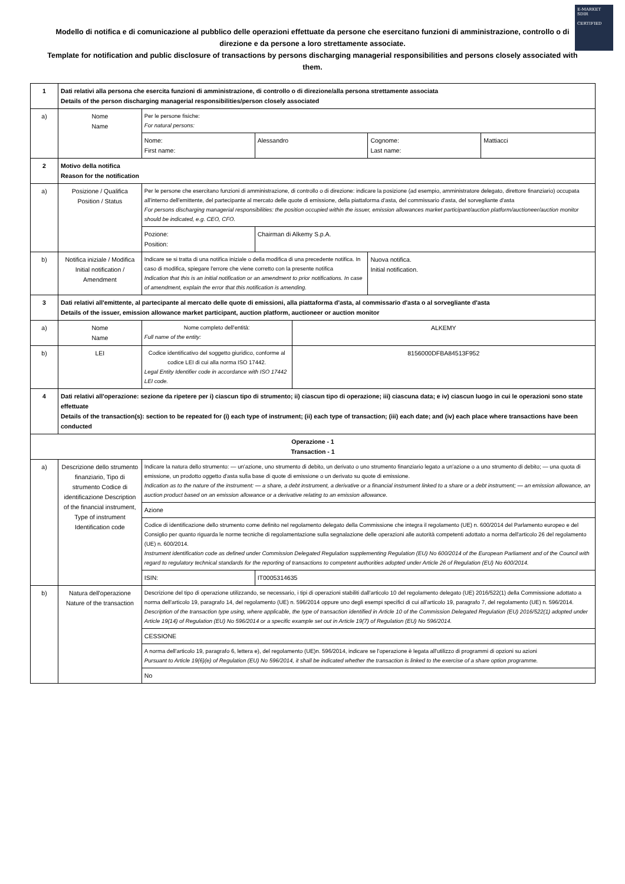E-MARKET
SDIR
CERTIFIED
Modello di notifica e di comunicazione al pubblico delle operazioni effettuate da persone che esercitano funzioni di amministrazione, controllo o di direzione e da persone a loro strettamente associate.
Template for notification and public disclosure of transactions by persons discharging managerial responsibilities and persons closely associated with them.
| 1 | Dati relativi alla persona che esercita funzioni di amministrazione, di controllo o di direzione/alla persona strettamente associata Details of the person discharging managerial responsibilities/person closely associated | | | | | |
| a) | Nome Name | Per le persone fisiche: For natural persons: | | | | |
| | | Nome: First name: | Alessandro | | Cognome: Last name: | Mattiacci |
| 2 | Motivo della notifica Reason for the notification | | | | | |
| a) | Posizione / Qualifica Position / Status | Per le persone che esercitano funzioni di amministrazione, di controllo o di direzione: indicare la posizione (ad esempio, amministratore delegato, direttore finanziario) occupata all'interno dell'emittente, del partecipante al mercato delle quote di emissione, della piattaforma d'asta, del commissario d'asta, del sorvegliante d'asta For persons discharging managerial responsibilities: the position occupied within the issuer, emission allowances market participant/auction platform/auctioneer/auction monitor should be indicated, e.g. CEO, CFO. | | | | |
| | | Pozione: Position: | Chairman di Alkemy S.p.A. | | | |
| b) | Notifica iniziale / Modifica Initial notification / Amendment | Indicare se si tratta di una notifica iniziale o della modifica di una precedente notifica. In caso di modifica, spiegare l'errore che viene corretto con la presente notifica Indication that this is an initial notification or an amendment to prior notifications. In case of amendment, explain the error that this notification is amending. | | | Nuova notifica. Initial notification. | |
| 3 | Dati relativi all'emittente, al partecipante al mercato delle quote di emissioni, alla piattaforma d'asta, al commissario d'asta o al sorvegliante d'asta Details of the issuer, emission allowance market participant, auction platform, auctioneer or auction monitor | | | | | |
| a) | Nome Name | Nome completo dell'entità: Full name of the entity: | | ALKEMY | | |
| b) | LEI | Codice identificativo del soggetto giuridico, conforme al codice LEI di cui alla norma ISO 17442. Legal Entity Identifier code in accordance with ISO 17442 LEI code. | | 8156000DFBA84513F952 | | |
| 4 | Dati relativi all'operazione: sezione da ripetere per i) ciascun tipo di strumento; ii) ciascun tipo di operazione; iii) ciascuna data; e iv) ciascun luogo in cui le operazioni sono state effettuate Details of the transaction(s): section to be repeated for (i) each type of instrument; (ii) each type of transaction; (iii) each date; and (iv) each place where transactions have been conducted | | | | | |
| Operazione - 1 Transaction - 1 | | | | | | |
| a) | Descrizione dello strumento finanziario, Tipo di strumento Codice di identificazione Description of the financial instrument, Type of instrument Identification code | Indicare la natura dello strumento: — un'azione, uno strumento di debito, un derivato o uno strumento finanziario legato a un'azione o a uno strumento di debito; — una quota di emissione, un prodotto oggetto d'asta sulla base di quote di emissione o un derivato su quote di emissione. Indication as to the nature of the instrument: — a share, a debt instrument, a derivative or a financial instrument linked to a share or a debt instrument; — an emission allowance, an auction product based on an emission allowance or a derivative relating to an emission allowance. | | | | |
| | | Azione | | | | |
| | | Codice di identificazione dello strumento come definito nel regolamento delegato della Commissione che integra il regolamento (UE) n. 600/2014 del Parlamento europeo e del Consiglio per quanto riguarda le norme tecniche di regolamentazione sulla segnalazione delle operazioni alle autorità competenti adottato a norma dell'articolo 26 del regolamento (UE) n. 600/2014. Instrument identification code as defined under Commission Delegated Regulation supplementing Regulation (EU) No 600/2014 of the European Parliament and of the Council with regard to regulatory technical standards for the reporting of transactions to competent authorities adopted under Article 26 of Regulation (EU) No 600/2014. | | | | |
| | | ISIN: | IT0005314635 | | | |
| b) | Natura dell'operazione Nature of the transaction | Descrizione del tipo di operazione utilizzando, se necessario, i tipi di operazioni stabiliti dall'articolo 10 del regolamento delegato (UE) 2016/522(1) della Commissione adottato a norma dell'articolo 19, paragrafo 14, del regolamento (UE) n. 596/2014 oppure uno degli esempi specifici di cui all'articolo 19, paragrafo 7, del regolamento (UE) n. 596/2014. Description of the transaction type using, where applicable, the type of transaction identified in Article 10 of the Commission Delegated Regulation (EU) 2016/522(1) adopted under Article 19(14) of Regulation (EU) No 596/2014 or a specific example set out in Article 19(7) of Regulation (EU) No 596/2014. | | | | |
| | | CESSIONE | | | | |
| | | A norma dell'articolo 19, paragrafo 6, lettera e), del regolamento (UE)n. 596/2014, indicare se l'operazione è legata all'utilizzo di programmi di opzioni su azioni Pursuant to Article 19(6)(e) of Regulation (EU) No 596/2014, it shall be indicated whether the transaction is linked to the exercise of a share option programme. | | | | |
| | | No | | | | |